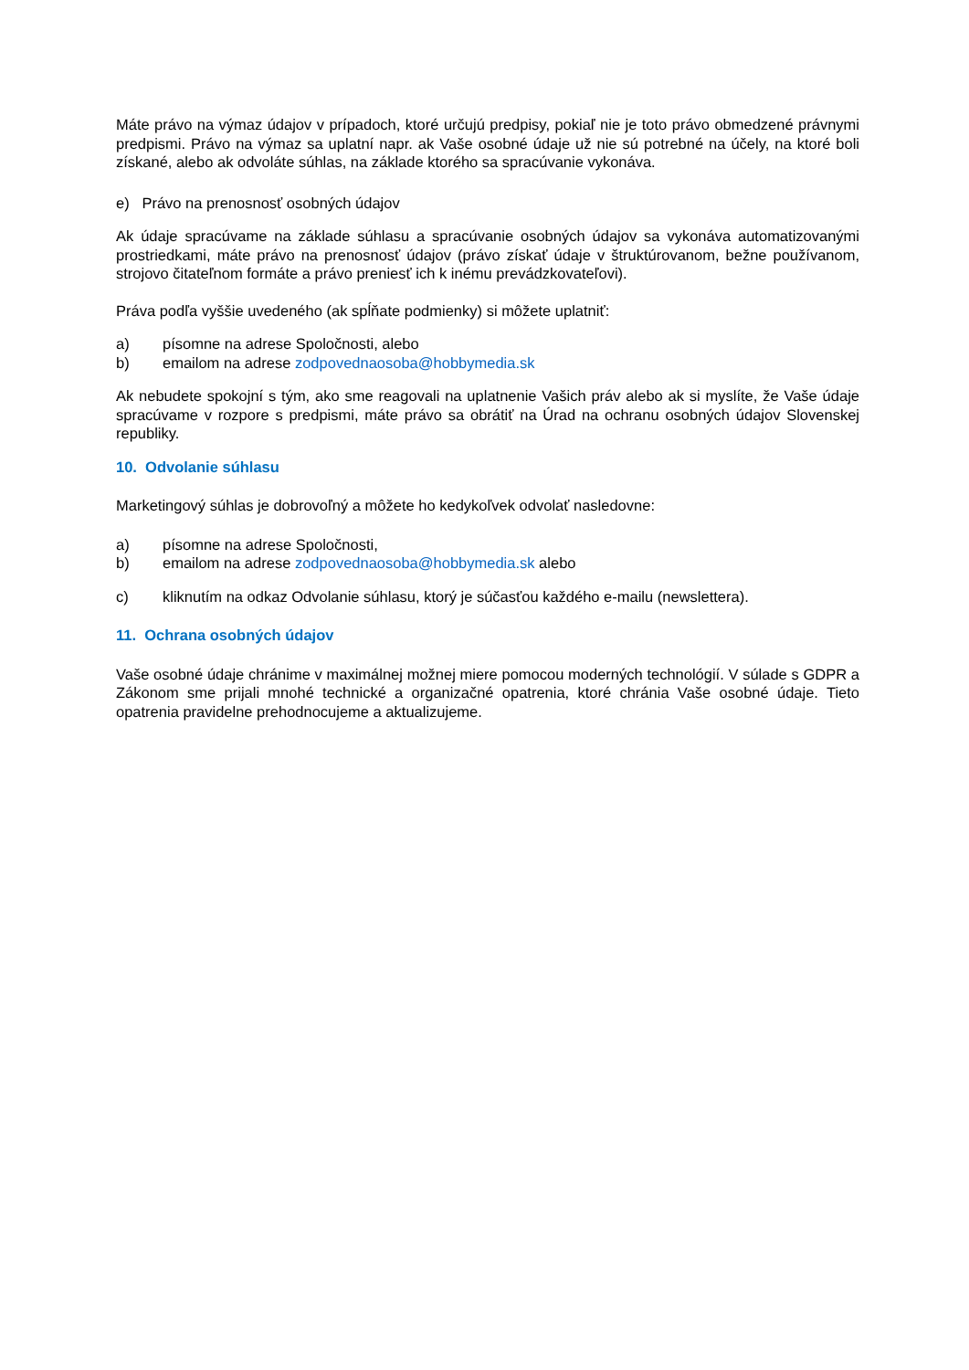Máte právo na výmaz údajov v prípadoch, ktoré určujú predpisy, pokiaľ nie je toto právo obmedzené právnymi predpismi. Právo na výmaz sa uplatní napr. ak Vaše osobné údaje už nie sú potrebné na účely, na ktoré boli získané, alebo ak odvoláte súhlas, na základe ktorého sa spracúvanie vykonáva.
e) Právo na prenosnosť osobných údajov
Ak údaje spracúvame na základe súhlasu a spracúvanie osobných údajov sa vykonáva automatizovanými prostriedkami, máte právo na prenosnosť údajov (právo získať údaje v štruktúrovanom, bežne používanom, strojovo čitateľnom formáte a právo preniesť ich k inému prevádzkovateľovi).
Práva podľa vyššie uvedeného (ak spĺňate podmienky) si môžete uplatniť:
a) písomne na adrese Spoločnosti, alebo
b) emailom na adrese zodpovednaosoba@hobbymedia.sk
Ak nebudete spokojní s tým, ako sme reagovali na uplatnenie Vašich práv alebo ak si myslíte, že Vaše údaje spracúvame v rozpore s predpismi, máte právo sa obrátiť na Úrad na ochranu osobných údajov Slovenskej republiky.
10. Odvolanie súhlasu
Marketingový súhlas je dobrovoľný a môžete ho kedykoľvek odvolať nasledovne:
a) písomne na adrese Spoločnosti,
b) emailom na adrese zodpovednaosoba@hobbymedia.sk alebo
c) kliknutím na odkaz Odvolanie súhlasu, ktorý je súčasťou každého e-mailu (newslettera).
11. Ochrana osobných údajov
Vaše osobné údaje chránime v maximálnej možnej miere pomocou moderných technológií. V súlade s GDPR a Zákonom sme prijali mnohé technické a organizačné opatrenia, ktoré chránia Vaše osobné údaje. Tieto opatrenia pravidelne prehodnocujeme a aktualizujeme.